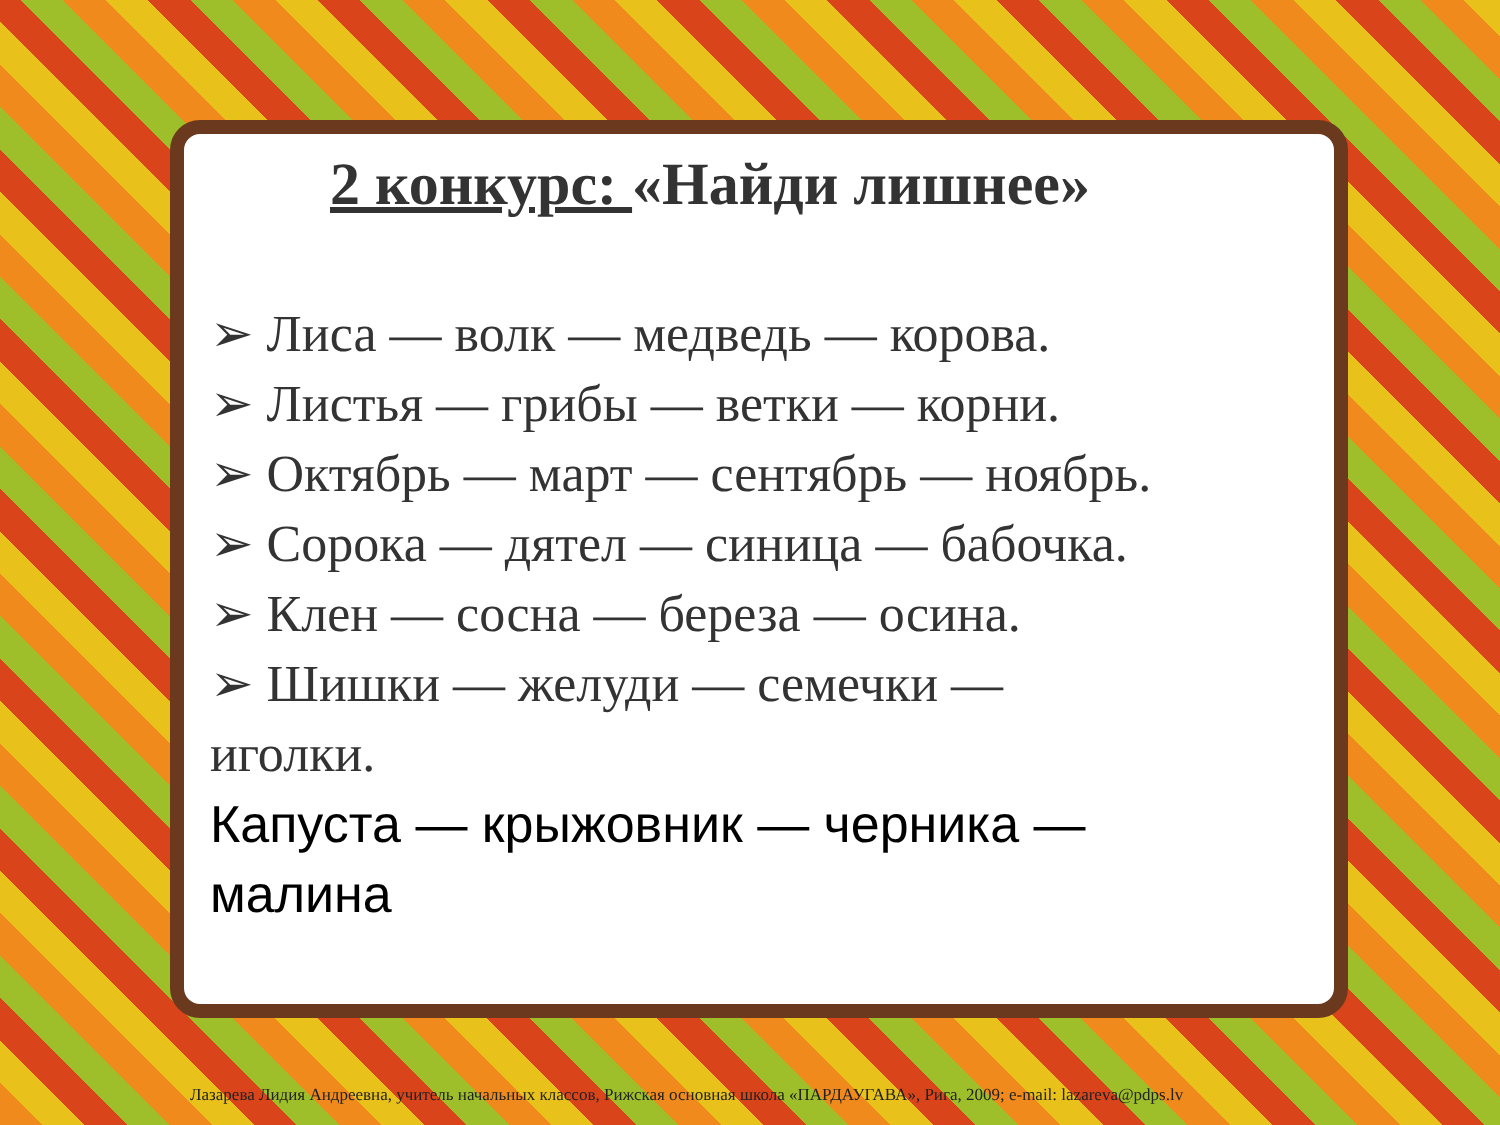2 конкурс: «Найди лишнее»
➢ Лиса — волк — медведь — корова.
➢ Листья — грибы — ветки — корни.
➢ Октябрь — март — сентябрь — ноябрь.
➢ Сорока — дятел — синица — бабочка.
➢ Клен — сосна — береза — осина.
➢ Шишки — желуди — семечки —
иголки.
Капуста — крыжовник — черника —
малина
Лазарева Лидия Андреевна, учитель начальных классов, Рижская основная школа «ПАРДАУГАВА», Рига, 2009; e-mail: lazareva@pdps.lv